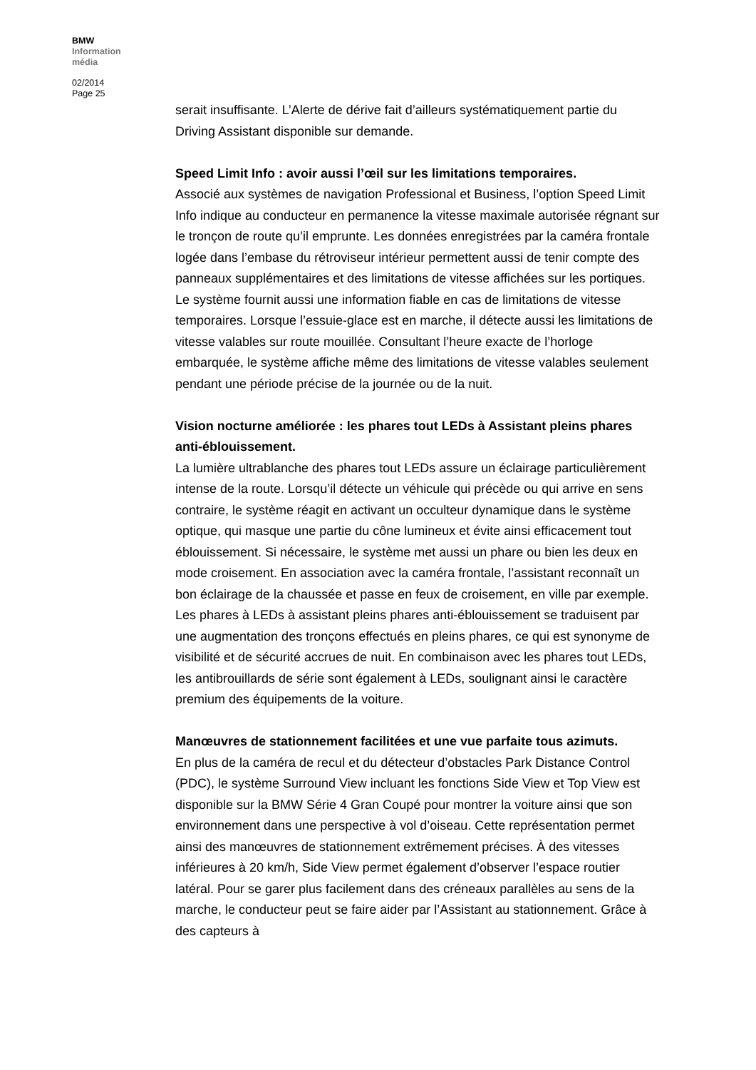BMW
Information
média
02/2014
Page 25
serait insuffisante. L’Alerte de dérive fait d’ailleurs systématiquement partie du Driving Assistant disponible sur demande.
Speed Limit Info : avoir aussi l’œil sur les limitations temporaires.
Associé aux systèmes de navigation Professional et Business, l’option Speed Limit Info indique au conducteur en permanence la vitesse maximale autorisée régnant sur le tronçon de route qu’il emprunte. Les données enregistrées par la caméra frontale logée dans l’embase du rétroviseur intérieur permettent aussi de tenir compte des panneaux supplémentaires et des limitations de vitesse affichées sur les portiques. Le système fournit aussi une information fiable en cas de limitations de vitesse temporaires. Lorsque l’essuie-glace est en marche, il détecte aussi les limitations de vitesse valables sur route mouillée. Consultant l’heure exacte de l’horloge embarquée, le système affiche même des limitations de vitesse valables seulement pendant une période précise de la journée ou de la nuit.
Vision nocturne améliorée : les phares tout LEDs à Assistant pleins phares anti-éblouissement.
La lumière ultrablanche des phares tout LEDs assure un éclairage particulièrement intense de la route. Lorsqu’il détecte un véhicule qui précède ou qui arrive en sens contraire, le système réagit en activant un occulteur dynamique dans le système optique, qui masque une partie du cône lumineux et évite ainsi efficacement tout éblouissement. Si nécessaire, le système met aussi un phare ou bien les deux en mode croisement. En association avec la caméra frontale, l’assistant reconnaît un bon éclairage de la chaussée et passe en feux de croisement, en ville par exemple. Les phares à LEDs à assistant pleins phares anti-éblouissement se traduisent par une augmentation des tronçons effectués en pleins phares, ce qui est synonyme de visibilité et de sécurité accrues de nuit. En combinaison avec les phares tout LEDs, les antibrouillards de série sont également à LEDs, soulignant ainsi le caractère premium des équipements de la voiture.
Manœuvres de stationnement facilitées et une vue parfaite tous azimuts.
En plus de la caméra de recul et du détecteur d’obstacles Park Distance Control (PDC), le système Surround View incluant les fonctions Side View et Top View est disponible sur la BMW Série 4 Gran Coupé pour montrer la voiture ainsi que son environnement dans une perspective à vol d’oiseau. Cette représentation permet ainsi des manœuvres de stationnement extrêmement précises. À des vitesses inférieures à 20 km/h, Side View permet également d’observer l’espace routier latéral. Pour se garer plus facilement dans des créneaux parallèles au sens de la marche, le conducteur peut se faire aider par l’Assistant au stationnement. Grâce à des capteurs à